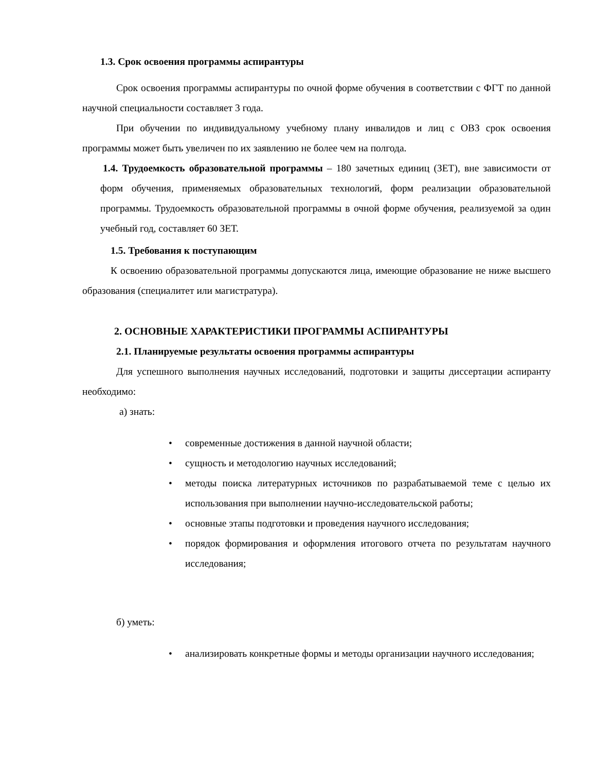1.3. Срок освоения программы аспирантуры
Срок освоения программы аспирантуры по очной форме обучения в соответствии с ФГТ по данной научной специальности составляет 3 года.
При обучении по индивидуальному учебному плану инвалидов и лиц с ОВЗ срок освоения программы может быть увеличен по их заявлению не более чем на полгода.
1.4. Трудоемкость образовательной программы – 180 зачетных единиц (ЗЕТ), вне зависимости от форм обучения, применяемых образовательных технологий, форм реализации образовательной программы. Трудоемкость образовательной программы в очной форме обучения, реализуемой за один учебный год, составляет 60 ЗЕТ.
1.5. Требования к поступающим
К освоению образовательной программы допускаются лица, имеющие образование не ниже высшего образования (специалитет или магистратура).
2. ОСНОВНЫЕ ХАРАКТЕРИСТИКИ ПРОГРАММЫ АСПИРАНТУРЫ
2.1. Планируемые результаты освоения программы аспирантуры
Для успешного выполнения научных исследований, подготовки и защиты диссертации аспиранту необходимо:
а) знать:
• современные достижения в данной научной области;
• сущность и методологию научных исследований;
• методы поиска литературных источников по разрабатываемой теме с целью их использования при выполнении научно-исследовательской работы;
• основные этапы подготовки и проведения научного исследования;
• порядок формирования и оформления итогового отчета по результатам научного исследования;
б) уметь:
• анализировать конкретные формы и методы организации научного исследования;